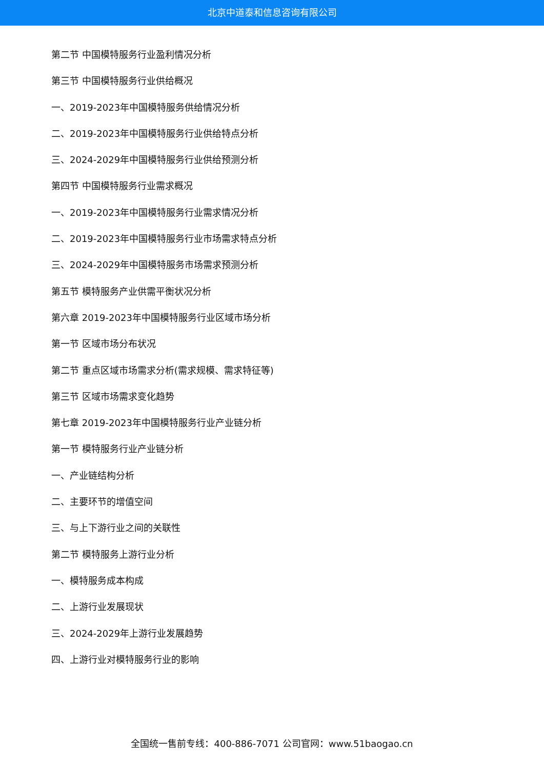北京中道泰和信息咨询有限公司
第二节 中国模特服务行业盈利情况分析
第三节 中国模特服务行业供给概况
一、2019-2023年中国模特服务供给情况分析
二、2019-2023年中国模特服务行业供给特点分析
三、2024-2029年中国模特服务行业供给预测分析
第四节 中国模特服务行业需求概况
一、2019-2023年中国模特服务行业需求情况分析
二、2019-2023年中国模特服务行业市场需求特点分析
三、2024-2029年中国模特服务市场需求预测分析
第五节 模特服务产业供需平衡状况分析
第六章 2019-2023年中国模特服务行业区域市场分析
第一节 区域市场分布状况
第二节 重点区域市场需求分析(需求规模、需求特征等)
第三节 区域市场需求变化趋势
第七章 2019-2023年中国模特服务行业产业链分析
第一节 模特服务行业产业链分析
一、产业链结构分析
二、主要环节的增值空间
三、与上下游行业之间的关联性
第二节 模特服务上游行业分析
一、模特服务成本构成
二、上游行业发展现状
三、2024-2029年上游行业发展趋势
四、上游行业对模特服务行业的影响
全国统一售前专线：400-886-7071 公司官网：www.51baogao.cn